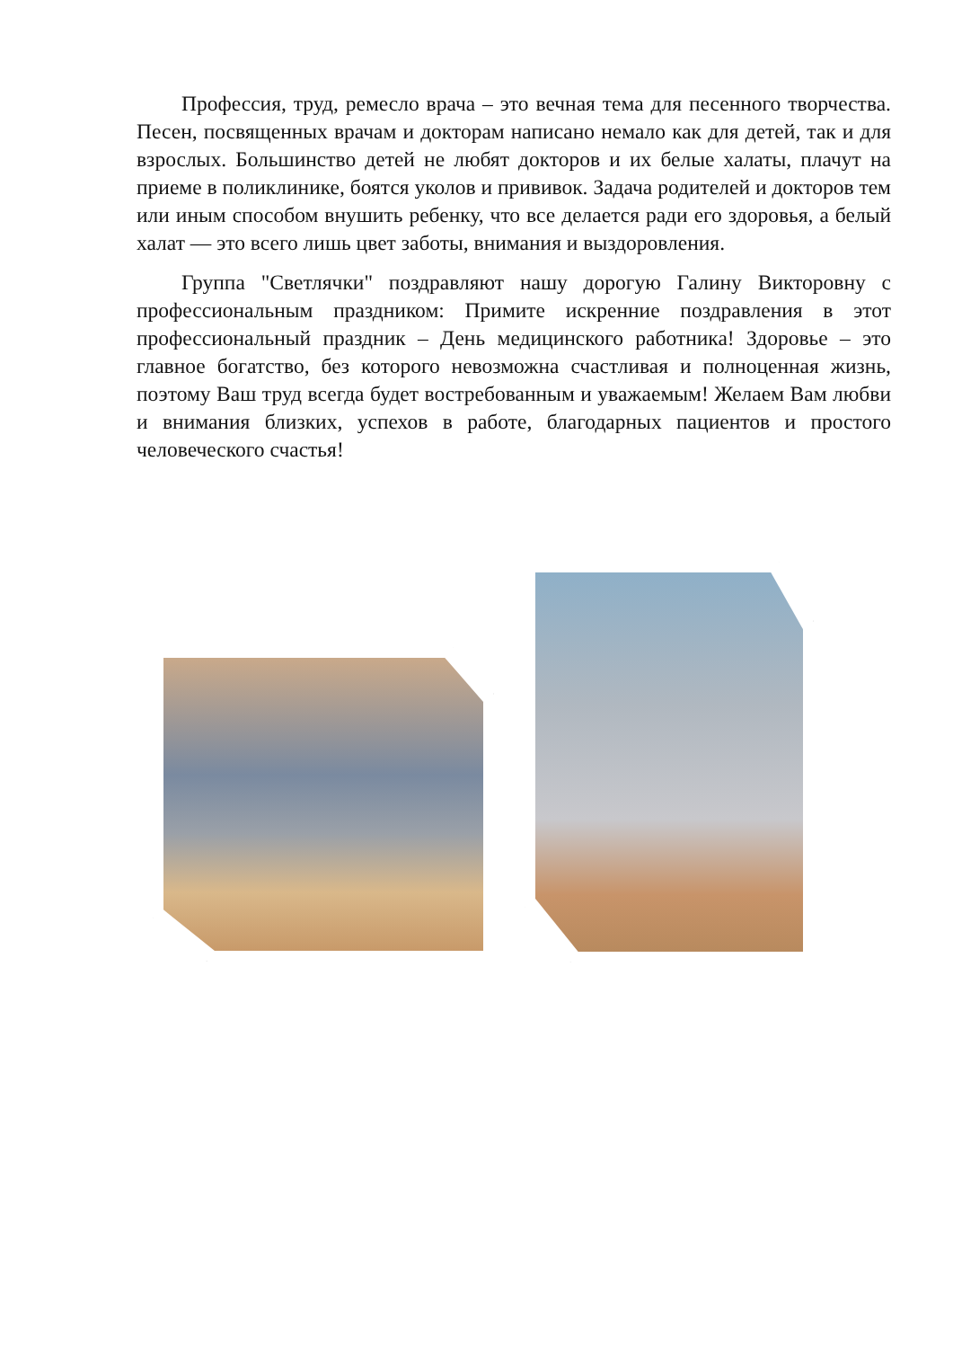Профессия, труд, ремесло врача – это вечная тема для песенного творчества. Песен, посвященных врачам и докторам написано немало как для детей, так и для взрослых. Большинство детей не любят докторов и их белые халаты, плачут на приеме в поликлинике, боятся уколов и прививок. Задача родителей и докторов тем или иным способом внушить ребенку, что все делается ради его здоровья, а белый халат — это всего лишь цвет заботы, внимания и выздоровления.
Группа "Светлячки" поздравляют нашу дорогую Галину Викторовну с профессиональным праздником: Примите искренние поздравления в этот профессиональный праздник – День медицинского работника! Здоровье – это главное богатство, без которого невозможна счастливая и полноценная жизнь, поэтому Ваш труд всегда будет востребованным и уважаемым! Желаем Вам любви и внимания близких, успехов в работе, благодарных пациентов и простого человеческого счастья!